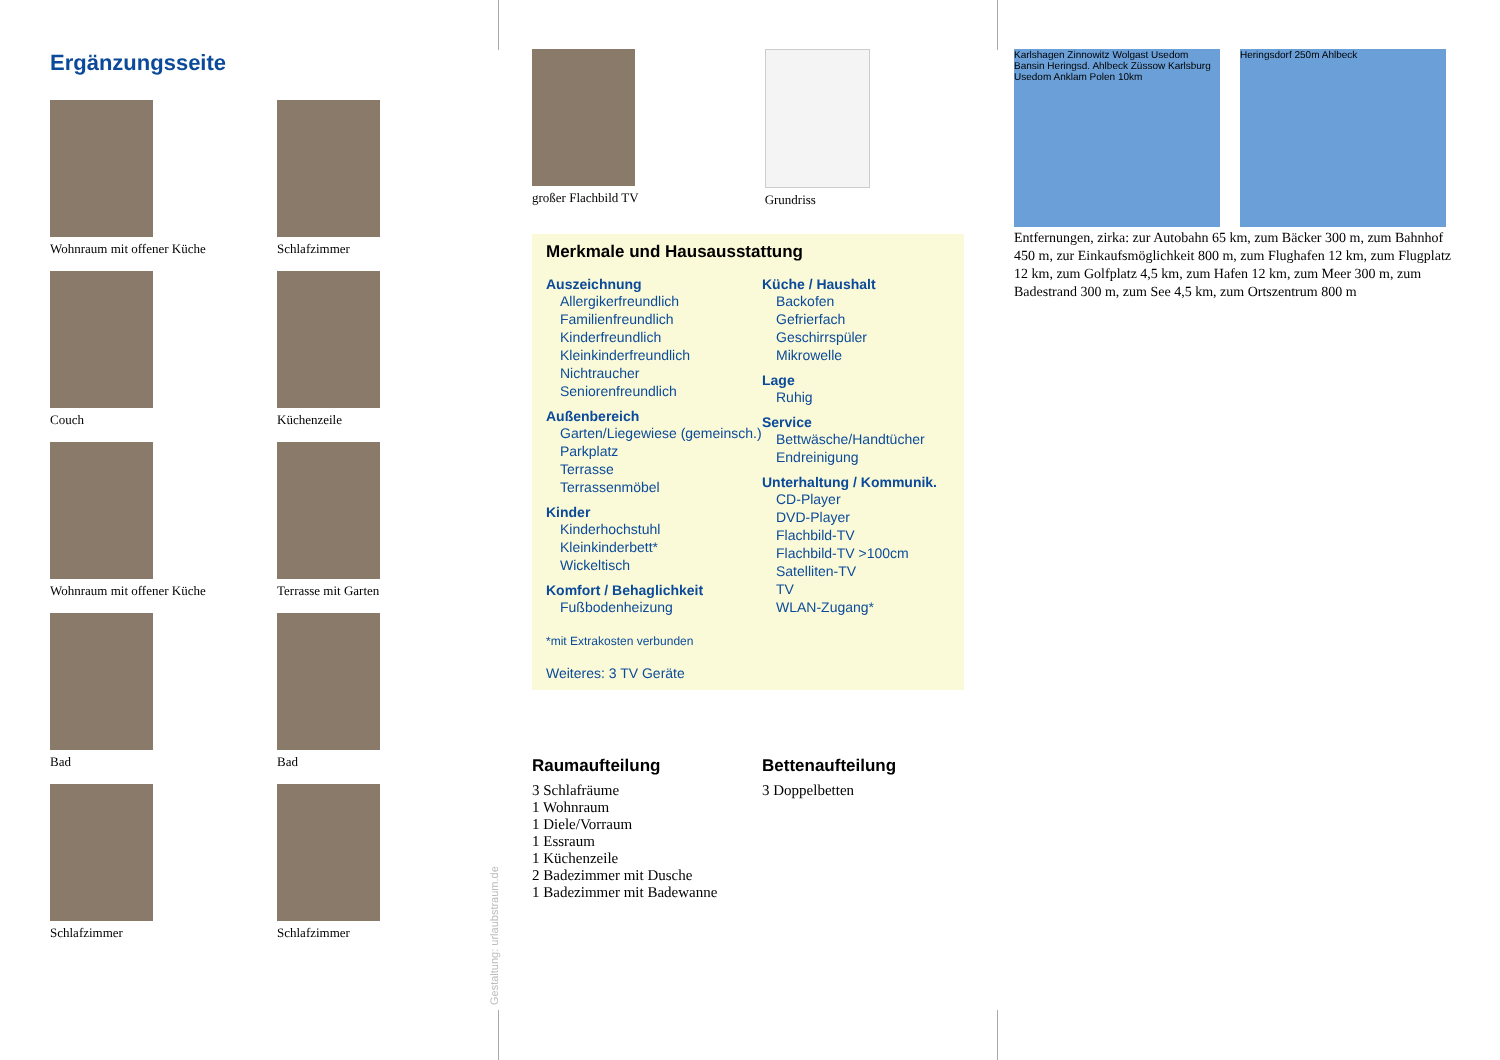Ergänzungsseite
Wohnraum mit offener Küche
Schlafzimmer
Couch
Küchenzeile
Wohnraum mit offener Küche
Terrasse mit Garten
Bad
Bad
Schlafzimmer
Schlafzimmer
Gestaltung: urlaubstraum.de
großer Flachbild TV Grundriss
Merkmale und Hausausstattung
Auszeichnung
Allergikerfreundlich
Familienfreundlich
Kinderfreundlich
Kleinkinderfreundlich
Nichtraucher
Seniorenfreundlich
Außenbereich
Garten/Liegewiese (gemeinsch.)
Parkplatz
Terrasse
Terrassenmöbel
Kinder
Kinderhochstuhl
Kleinkinderbett*
Wickeltisch
Komfort / Behaglichkeit
Fußbodenheizung
Küche / Haushalt
Backofen
Gefrierfach
Geschirrspüler
Mikrowelle
Lage
Ruhig
Service
Bettwäsche/Handtücher
Endreinigung
Unterhaltung / Kommunik.
CD-Player
DVD-Player
Flachbild-TV
Flachbild-TV >100cm
Satelliten-TV
TV
WLAN-Zugang*
*mit Extrakosten verbunden
Weiteres: 3 TV Geräte
Raumaufteilung
3 Schlafräume
1 Wohnraum
1 Diele/Vorraum
1 Essraum
1 Küchenzeile
2 Badezimmer mit Dusche
1 Badezimmer mit Badewanne
Bettenaufteilung
3 Doppelbetten
Karlshagen Zinnowitz Wolgast Usedom Bansin Heringsd. Ahlbeck Züssow Karlsburg Usedom Anklam Polen 10km
Heringsdorf 250m Ahlbeck
Entfernungen, zirka: zur Autobahn 65 km, zum Bäcker 300 m, zum Bahnhof 450 m, zur Einkaufsmöglichkeit 800 m, zum Flughafen 12 km, zum Flugplatz 12 km, zum Golfplatz 4,5 km, zum Hafen 12 km, zum Meer 300 m, zum Badestrand 300 m, zum See 4,5 km, zum Ortszentrum 800 m